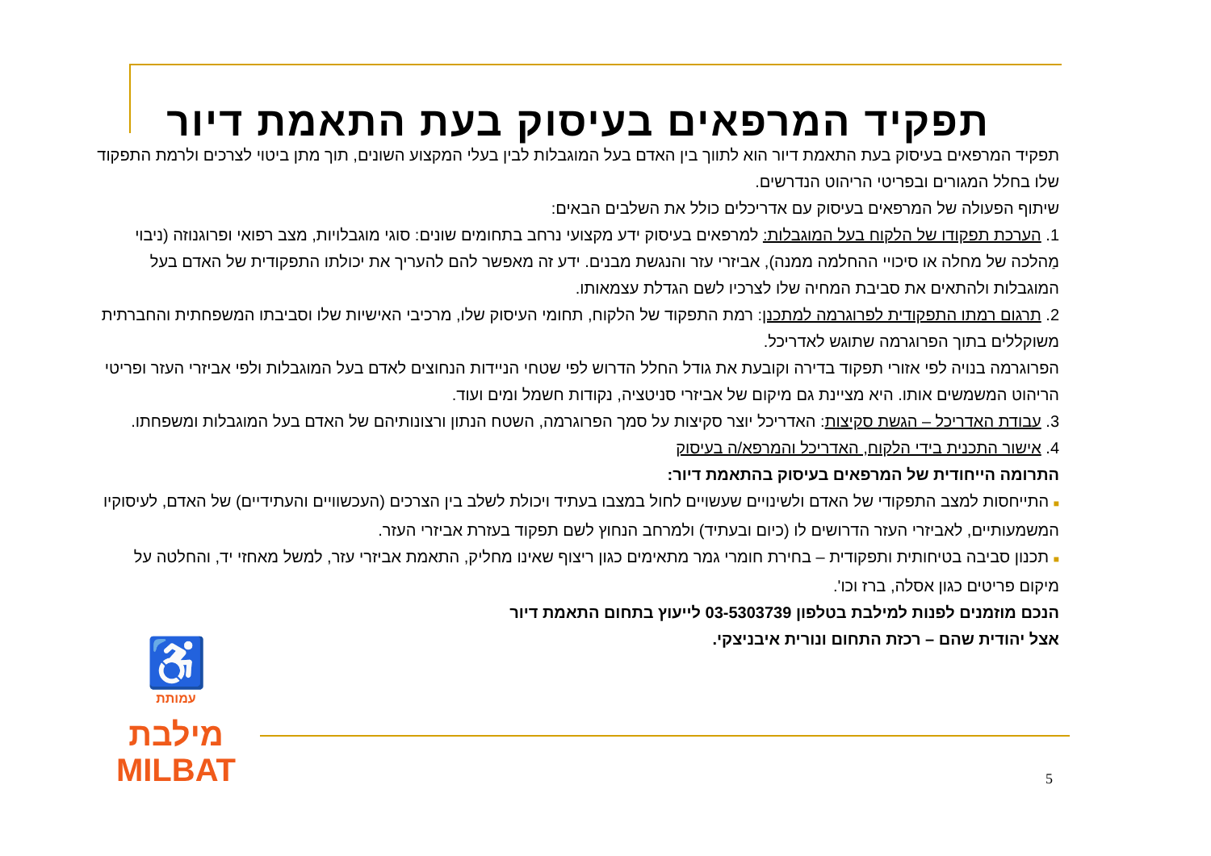תפקיד המרפאים בעיסוק בעת התאמת דיור
תפקיד המרפאים בעיסוק בעת התאמת דיור הוא לתווך בין האדם בעל המוגבלות לבין בעלי המקצוע השונים, תוך מתן ביטוי לצרכים ולרמת התפקוד שלו בחלל המגורים ובפריטי הריהוט הנדרשים.
שיתוף הפעולה של המרפאים בעיסוק עם אדריכלים כולל את השלבים הבאים:
1. הערכת תפקודו של הלקוח בעל המוגבלות: למרפאים בעיסוק ידע מקצועי נרחב בתחומים שונים: סוגי מוגבלויות, מצב רפואי ופרוגנוזה (ניבוי מַהלכה של מחלה או סיכויי ההחלמה ממנה), אביזרי עזר והנגשת מבנים. ידע זה מאפשר להם להעריך את יכולתו התפקודית של האדם בעל המוגבלות ולהתאים את סביבת המחיה שלו לצרכיו לשם הגדלת עצמאותו.
2. תרגום רמתו התפקודית לפרוגרמה למתכנן: רמת התפקוד של הלקוח, תחומי העיסוק שלו, מרכיבי האישיות שלו וסביבתו המשפחתית והחברתית משוקללים בתוך הפרוגרמה שתוגש לאדריכל.
הפרוגרמה בנויה לפי אזורי תפקוד בדירה וקובעת את גודל החלל הדרוש לפי שטחי הניידות הנחוצים לאדם בעל המוגבלות ולפי אביזרי העזר ופריטי הריהוט המשמשים אותו. היא מציינת גם מיקום של אביזרי סניטציה, נקודות חשמל ומים ועוד.
3. עבודת האדריכל – הגשת סקיצות: האדריכל יוצר סקיצות על סמך הפרוגרמה, השטח הנתון ורצונותיהם של האדם בעל המוגבלות ומשפחתו.
4. אישור התכנית בידי הלקוח, האדריכל והמרפא/ה בעיסוק
התרומה הייחודית של המרפאים בעיסוק בהתאמת דיור:
■ התייחסות למצב התפקודי של האדם ולשינויים שעשויים לחול במצבו בעתיד ויכולת לשלב בין הצרכים (העכשוויים והעתידיים) של האדם, לעיסוקיו המשמעותיים, לאביזרי העזר הדרושים לו (כיום ובעתיד) ולמרחב הנחוץ לשם תפקוד בעזרת אביזרי העזר.
■ תכנון סביבה בטיחותית ותפקודית – בחירת חומרי גמר מתאימים כגון ריצוף שאינו מחליק, התאמת אביזרי עזר, למשל מאחזי יד, והחלטה על מיקום פריטים כגון אסלה, ברז וכו'.
הנכם מוזמנים לפנות למילבת בטלפון 03-5303739 לייעוץ בתחום התאמת דיור
אצל יהודית שהם – רכזת התחום ונורית איבניצקי.
♿
עמותת
מילבת
MILBAT
5